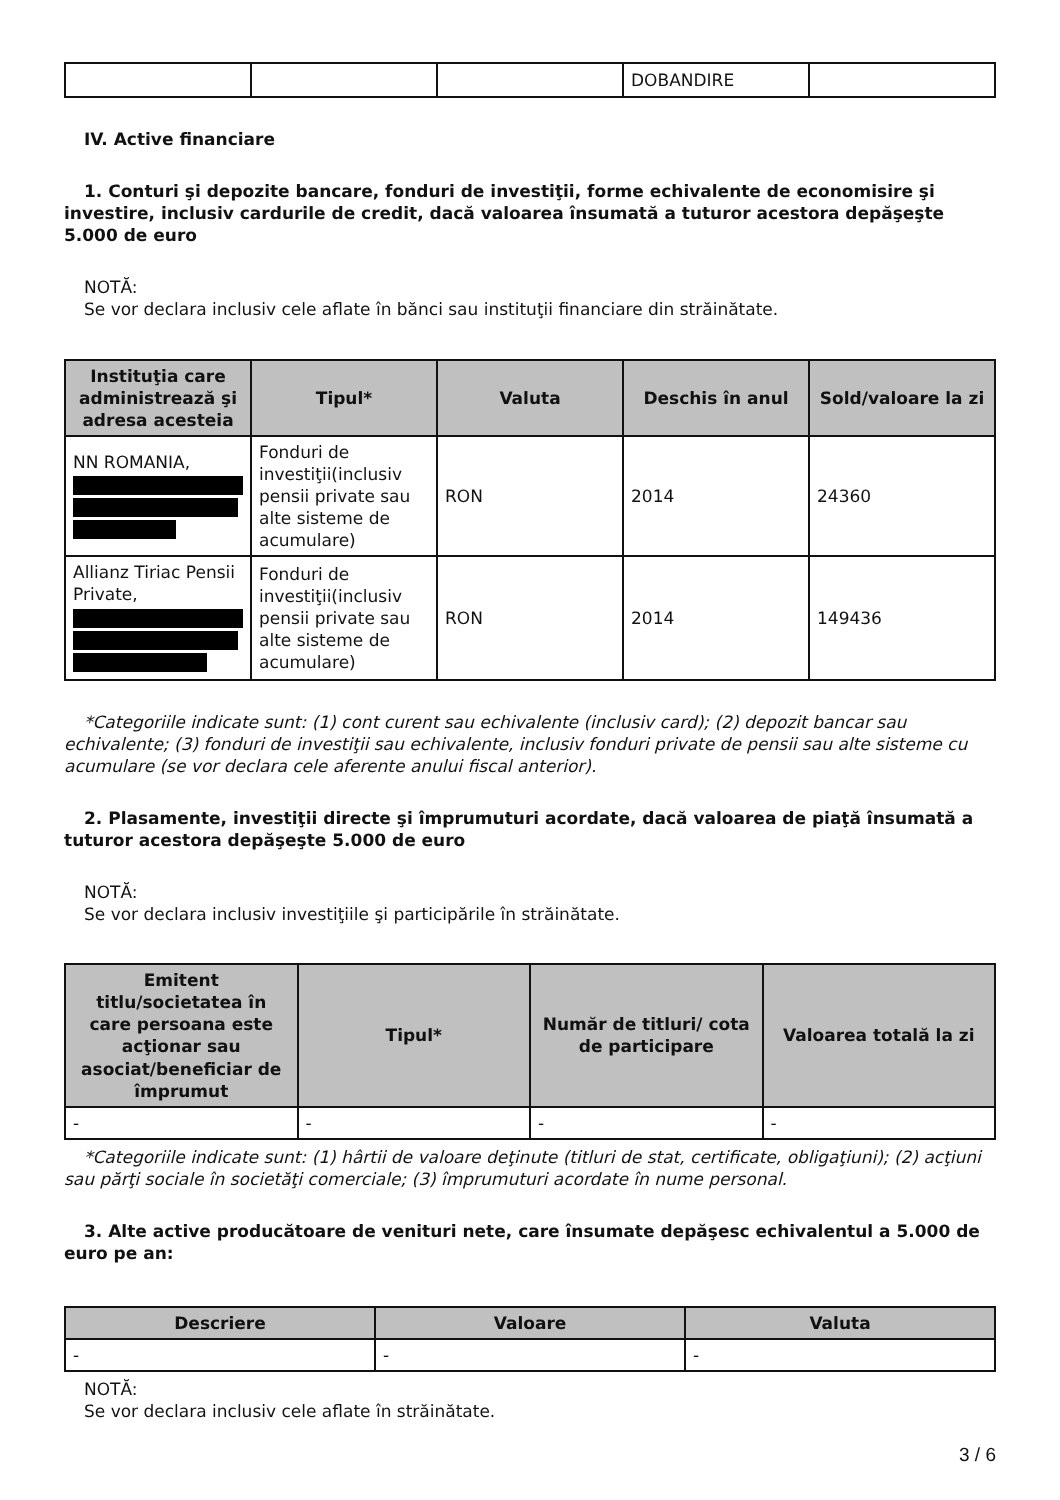| | | | DOBANDIRE | |
IV. Active financiare
1. Conturi şi depozite bancare, fonduri de investiţii, forme echivalente de economisire şi investire, inclusiv cardurile de credit, dacă valoarea însumată a tuturor acestora depăşeşte 5.000 de euro
NOTĂ:
Se vor declara inclusiv cele aflate în bănci sau instituţii financiare din străinătate.
| Instituţia care administrează şi adresa acesteia | Tipul* | Valuta | Deschis în anul | Sold/valoare la zi |
| --- | --- | --- | --- | --- |
| NN ROMANIA, | Fonduri de investiţii(inclusiv pensii private sau alte sisteme de acumulare) | RON | 2014 | 24360 |
| Allianz Tiriac Pensii Private, | Fonduri de investiţii(inclusiv pensii private sau alte sisteme de acumulare) | RON | 2014 | 149436 |
*Categoriile indicate sunt: (1) cont curent sau echivalente (inclusiv card); (2) depozit bancar sau echivalente; (3) fonduri de investiţii sau echivalente, inclusiv fonduri private de pensii sau alte sisteme cu acumulare (se vor declara cele aferente anului fiscal anterior).
2. Plasamente, investiţii directe şi împrumuturi acordate, dacă valoarea de piaţă însumată a tuturor acestora depăşeşte 5.000 de euro
NOTĂ:
Se vor declara inclusiv investiţiile şi participările în străinătate.
| Emitent titlu/societatea în care persoana este acţionar sau asociat/beneficiar de împrumut | Tipul* | Număr de titluri/ cota de participare | Valoarea totală la zi |
| --- | --- | --- | --- |
| - | - | - | - |
*Categoriile indicate sunt: (1) hârtii de valoare deţinute (titluri de stat, certificate, obligaţiuni); (2) acţiuni sau părţi sociale în societăţi comerciale; (3) împrumuturi acordate în nume personal.
3. Alte active producătoare de venituri nete, care însumate depăşesc echivalentul a 5.000 de euro pe an:
| Descriere | Valoare | Valuta |
| --- | --- | --- |
| - | - | - |
NOTĂ:
Se vor declara inclusiv cele aflate în străinătate.
3 / 6